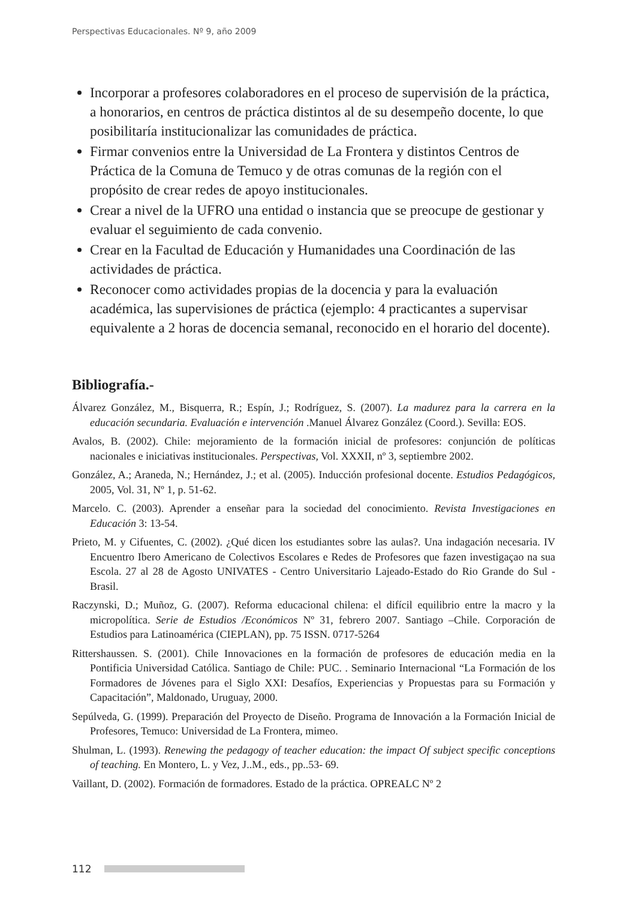Perspectivas Educacionales. Nº 9, año 2009
Incorporar a profesores colaboradores en el proceso de supervisión de la práctica, a honorarios, en centros de práctica distintos al de su desempeño docente, lo que posibilitaría institucionalizar las comunidades de práctica.
Firmar convenios entre la Universidad de La Frontera y distintos Centros de Práctica de la Comuna de Temuco y de otras comunas de la región con el propósito de crear redes de apoyo institucionales.
Crear a nivel de la UFRO una entidad o instancia que se preocupe de gestionar y evaluar el seguimiento de cada convenio.
Crear en la Facultad de Educación y Humanidades una Coordinación de las actividades de práctica.
Reconocer como actividades propias de la docencia y para la evaluación académica, las supervisiones de práctica (ejemplo: 4 practicantes a supervisar equivalente a 2 horas de docencia semanal, reconocido en el horario del docente).
Bibliografía.-
Álvarez González, M., Bisquerra, R.; Espín, J.; Rodríguez, S. (2007). La madurez para la carrera en la educación secundaria. Evaluación e intervención .Manuel Álvarez González (Coord.). Sevilla: EOS.
Avalos, B. (2002). Chile: mejoramiento de la formación inicial de profesores: conjunción de políticas nacionales e iniciativas institucionales. Perspectivas, Vol. XXXII, nº 3, septiembre 2002.
González, A.; Araneda, N.; Hernández, J.; et al. (2005). Inducción profesional docente. Estudios Pedagógicos, 2005, Vol. 31, Nº 1, p. 51-62.
Marcelo. C. (2003). Aprender a enseñar para la sociedad del conocimiento. Revista Investigaciones en Educación 3: 13-54.
Prieto, M. y Cifuentes, C. (2002). ¿Qué dicen los estudiantes sobre las aulas?. Una indagación necesaria. IV Encuentro Ibero Americano de Colectivos Escolares e Redes de Profesores que fazen investigaçao na sua Escola. 27 al 28 de Agosto UNIVATES - Centro Universitario Lajeado-Estado do Rio Grande do Sul - Brasil.
Raczynski, D.; Muñoz, G. (2007). Reforma educacional chilena: el difícil equilibrio entre la macro y la micropolítica. Serie de Estudios /Económicos Nº 31, febrero 2007. Santiago –Chile. Corporación de Estudios para Latinoamérica (CIEPLAN), pp. 75 ISSN. 0717-5264
Rittershaussen. S. (2001). Chile Innovaciones en la formación de profesores de educación media en la Pontificia Universidad Católica. Santiago de Chile: PUC. . Seminario Internacional “La Formación de los Formadores de Jóvenes para el Siglo XXI: Desafíos, Experiencias y Propuestas para su Formación y Capacitación”, Maldonado, Uruguay, 2000.
Sepúlveda, G. (1999). Preparación del Proyecto de Diseño. Programa de Innovación a la Formación Inicial de Profesores, Temuco: Universidad de La Frontera, mimeo.
Shulman, L. (1993). Renewing the pedagogy of teacher education: the impact Of subject specific conceptions of teaching. En Montero, L. y Vez, J..M., eds., pp..53- 69.
Vaillant, D. (2002). Formación de formadores. Estado de la práctica. OPREALC Nº 2
112